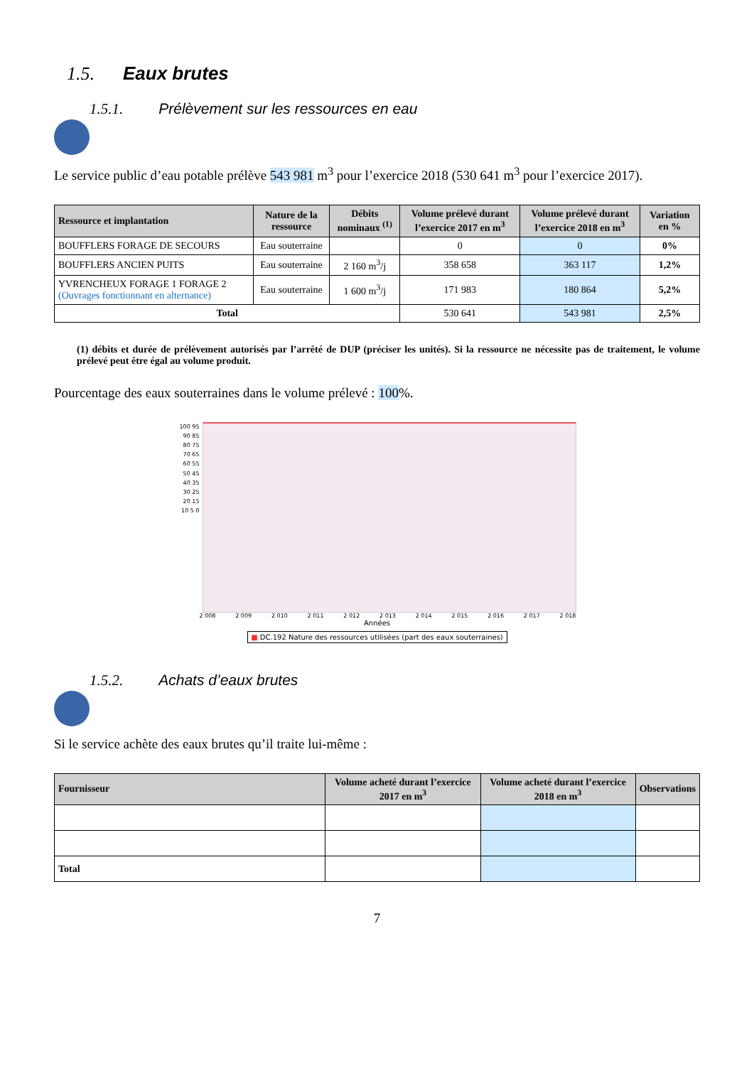1.5. Eaux brutes
1.5.1. Prélèvement sur les ressources en eau
Le service public d’eau potable prélève 543 981 m<sup>3</sup> pour l’exercice 2018 (530 641 m<sup>3</sup> pour l’exercice 2017).
| Ressource et implantation | Nature de la ressource | Débits nominaux <sup>(1)</sup> | Volume prélevé durant l’exercice 2017 en m<sup>3</sup> | Volume prélevé durant l’exercice 2018 en m<sup>3</sup> | Variation en % |
| --- | --- | --- | --- | --- | --- |
| BOUFFLERS FORAGE DE SECOURS | Eau souterraine | | 0 | 0 | 0% |
| BOUFFLERS ANCIEN PUITS | Eau souterraine | 2 160 m<sup>3</sup>/j | 358 658 | 363 117 | 1,2% |
| YVRENCHEUX FORAGE 1 FORAGE 2 (Ouvrages fonctionnant en alternance) | Eau souterraine | 1 600 m<sup>3</sup>/j | 171 983 | 180 864 | 5,2% |
| Total | | | 530 641 | 543 981 | 2,5% |
(1) débits et durée de prélèvement autorisés par l’arrêté de DUP (préciser les unités). Si la ressource ne nécessite pas de traitement, le volume prélevé peut être égal au volume produit.
Pourcentage des eaux souterraines dans le volume prélevé : 100%.
100 95 90 85 80 75 70 65 60 55 50 45 40 35 30 25 20 15 10 5 0
2 008 2 009 2 010 2 011 2 012 2 013 2 014 2 015 2 016 2 017 2 018
Années
■ DC.192 Nature des ressources utilisées (part des eaux souterraines)
1.5.2. Achats d’eaux brutes
Si le service achète des eaux brutes qu’il traite lui-même :
| Fournisseur | Volume acheté durant l’exercice 2017 en m<sup>3</sup> | Volume acheté durant l’exercice 2018 en m<sup>3</sup> | Observations |
| --- | --- | --- | --- |
| Total | | | |
7